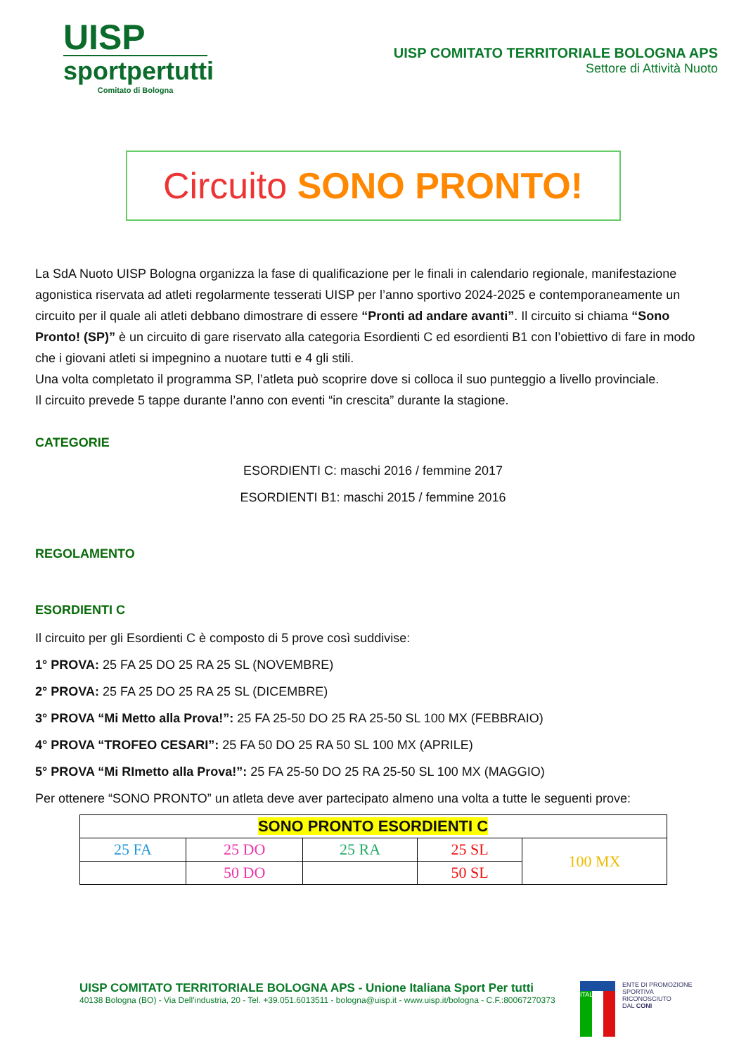UISP
sportpertutti
Comitato di Bologna
UISP COMITATO TERRITORIALE BOLOGNA APS
Settore di Attività Nuoto
Circuito SONO PRONTO!
La SdA Nuoto UISP Bologna organizza la fase di qualificazione per le finali in calendario regionale, manifestazione agonistica riservata ad atleti regolarmente tesserati UISP per l’anno sportivo 2024-2025 e contemporaneamente un circuito per il quale ali atleti debbano dimostrare di essere “Pronti ad andare avanti”. Il circuito si chiama “Sono Pronto! (SP)” è un circuito di gare riservato alla categoria Esordienti C ed esordienti B1 con l’obiettivo di fare in modo che i giovani atleti si impegnino a nuotare tutti e 4 gli stili.
Una volta completato il programma SP, l’atleta può scoprire dove si colloca il suo punteggio a livello provinciale.
Il circuito prevede 5 tappe durante l’anno con eventi “in crescita” durante la stagione.
CATEGORIE
ESORDIENTI C: maschi 2016 / femmine 2017
ESORDIENTI B1: maschi 2015 / femmine 2016
REGOLAMENTO
ESORDIENTI C
Il circuito per gli Esordienti C è composto di 5 prove così suddivise:
1° PROVA: 25 FA 25 DO 25 RA 25 SL (NOVEMBRE)
2° PROVA: 25 FA 25 DO 25 RA 25 SL (DICEMBRE)
3° PROVA “Mi Metto alla Prova!”: 25 FA 25-50 DO 25 RA 25-50 SL 100 MX (FEBBRAIO)
4° PROVA “TROFEO CESARI”: 25 FA 50 DO 25 RA 50 SL 100 MX (APRILE)
5° PROVA “Mi RImetto alla Prova!”: 25 FA 25-50 DO 25 RA 25-50 SL 100 MX (MAGGIO)
Per ottenere “SONO PRONTO” un atleta deve aver partecipato almeno una volta a tutte le seguenti prove:
| SONO PRONTO ESORDIENTI C | | | | |
| --- | --- | --- | --- | --- |
| 25 FA | 25 DO | 25 RA | 25 SL | 100 MX |
| | 50 DO | | 50 SL | |
UISP COMITATO TERRITORIALE BOLOGNA APS - Unione Italiana Sport Per tutti
40138 Bologna (BO) - Via Dell'industria, 20 - Tel. +39.051.6013511 - bologna@uisp.it - www.uisp.it/bologna - C.F.:80067270373
ITALIA
ENTE DI PROMOZIONE
SPORTIVA
RICONOSCIUTO
DAL CONI